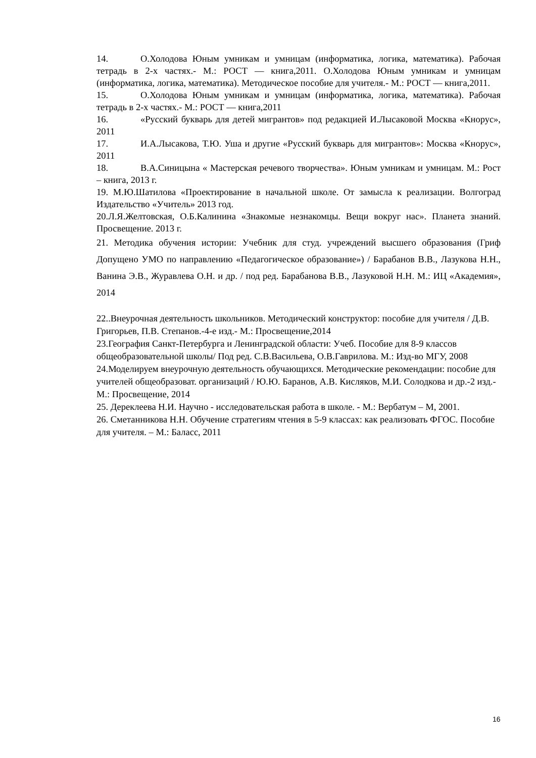14. О.Холодова Юным умникам и умницам (информатика, логика, математика). Рабочая тетрадь в 2-х частях.- М.: РОСТ — книга,2011. О.Холодова Юным умникам и умницам (информатика, логика, математика). Методическое пособие для учителя.- М.: РОСТ — книга,2011.
15. О.Холодова Юным умникам и умницам (информатика, логика, математика). Рабочая тетрадь в 2-х частях.- М.: РОСТ — книга,2011
16. «Русский букварь для детей мигрантов» под редакцией И.Лысаковой Москва «Кнорус», 2011
17. И.А.Лысакова, Т.Ю. Уша и другие «Русский букварь для мигрантов»: Москва «Кнорус», 2011
18. В.А.Синицына « Мастерская речевого творчества». Юным умникам и умницам. М.: Рост – книга, 2013 г.
19. М.Ю.Шатилова «Проектирование в начальной школе. От замысла к реализации. Волгоград Издательство «Учитель» 2013 год.
20.Л.Я.Желтовская, О.Б.Калинина «Знакомые незнакомцы. Вещи вокруг нас». Планета знаний. Просвещение. 2013 г.
21. Методика обучения истории: Учебник для студ. учреждений высшего образования (Гриф Допущено УМО по направлению «Педагогическое образование») / Барабанов В.В., Лазукова Н.Н., Ванина Э.В., Журавлева О.Н. и др. / под ред. Барабанова В.В., Лазуковой Н.Н. М.: ИЦ «Академия», 2014
22..Внеурочная деятельность школьников. Методический конструктор: пособие для учителя / Д.В. Григорьев, П.В. Степанов.-4-е изд.- М.: Просвещение,2014
23.География Санкт-Петербурга и Ленинградской области: Учеб. Пособие для 8-9 классов общеобразовательной школы/ Под ред. С.В.Васильева, О.В.Гаврилова. М.: Изд-во МГУ, 2008
24.Моделируем внеурочную деятельность обучающихся. Методические рекомендации: пособие для учителей общеобразоват. организаций / Ю.Ю. Баранов, А.В. Кисляков, М.И. Солодкова и др.-2 изд.- М.: Просвещение, 2014
25. Дереклеева Н.И. Научно - исследовательская работа в школе. - М.: Вербатум – М, 2001.
26. Сметанникова Н.Н. Обучение стратегиям чтения в 5-9 классах: как реализовать ФГОС. Пособие для учителя. – М.: Баласс, 2011
16